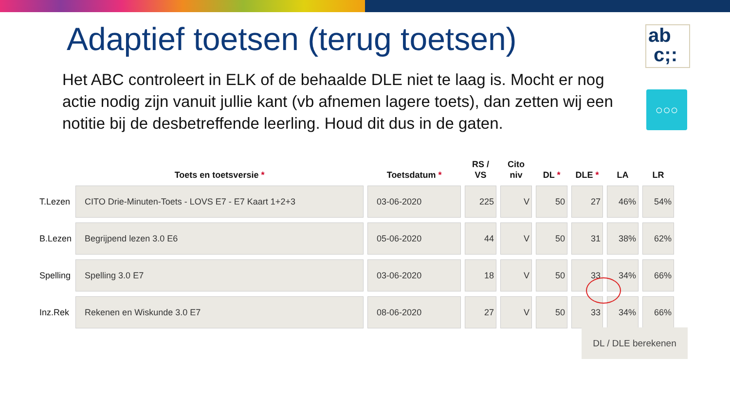ab
c;:
○○○
Adaptief toetsen (terug toetsen)
Het ABC controleert in ELK of de behaalde DLE niet te laag is. Mocht er nog actie nodig zijn vanuit jullie kant (vb afnemen lagere toets), dan zetten wij een notitie bij de desbetreffende leerling. Houd dit dus in de gaten.
| | Toets en toetsversie * | Toetsdatum * | RS / VS | Cito niv | DL * | DLE * | LA | LR |
| --- | --- | --- | --- | --- | --- | --- | --- | --- |
| T.Lezen | CITO Drie-Minuten-Toets - LOVS E7 - E7 Kaart 1+2+3 | 03-06-2020 | 225 | V | 50 | 27 | 46% | 54% |
| B.Lezen | Begrijpend lezen 3.0 E6 | 05-06-2020 | 44 | V | 50 | 31 | 38% | 62% |
| Spelling | Spelling 3.0 E7 | 03-06-2020 | 18 | V | 50 | 33 | 34% | 66% |
| Inz.Rek | Rekenen en Wiskunde 3.0 E7 | 08-06-2020 | 27 | V | 50 | 33 | 34% | 66% |
DL / DLE berekenen